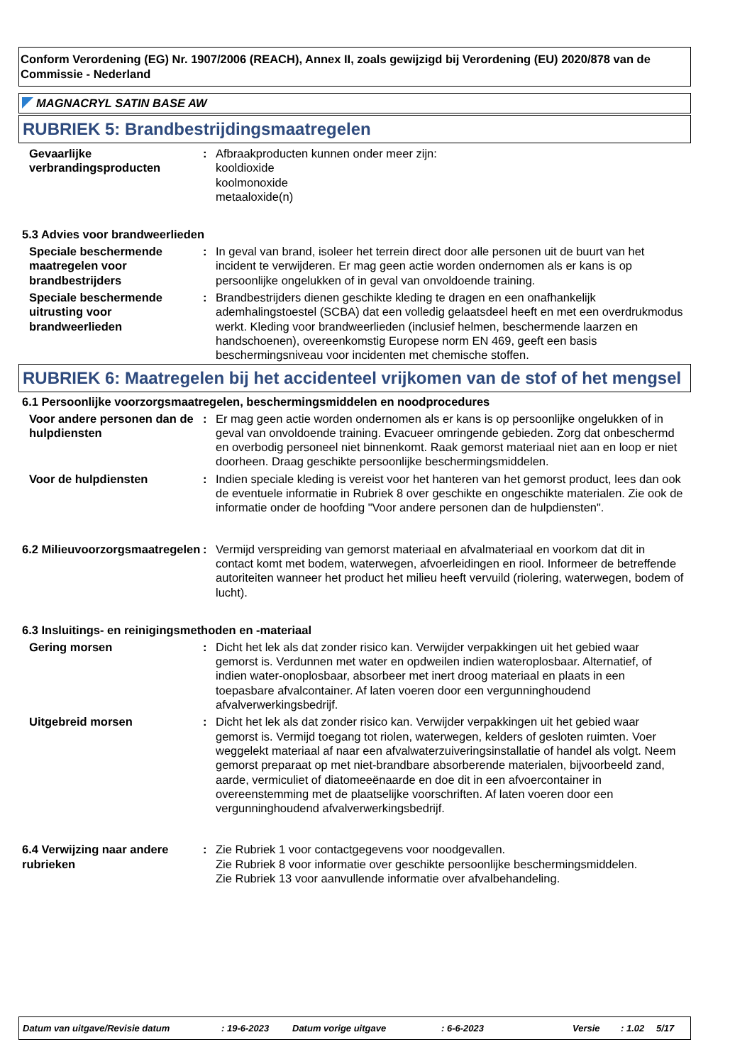Conform Verordening (EG) Nr. 1907/2006 (REACH), Annex II, zoals gewijzigd bij Verordening (EU) 2020/878 van de Commissie - Nederland
MAGNACRYL SATIN BASE AW
RUBRIEK 5: Brandbestrijdingsmaatregelen
Gevaarlijke verbrandingsproducten
: Afbraakproducten kunnen onder meer zijn:
kooldioxide
koolmonoxide
metaaloxide(n)
5.3 Advies voor brandweerlieden
Speciale beschermende maatregelen voor brandbestrijders
: In geval van brand, isoleer het terrein direct door alle personen uit de buurt van het incident te verwijderen. Er mag geen actie worden ondernomen als er kans is op persoonlijke ongelukken of in geval van onvoldoende training.
Speciale beschermende uitrusting voor brandweerlieden
: Brandbestrijders dienen geschikte kleding te dragen en een onafhankelijk ademhalingstoestel (SCBA) dat een volledig gelaatsdeel heeft en met een overdrukmodus werkt. Kleding voor brandweerlieden (inclusief helmen, beschermende laarzen en handschoenen), overeenkomstig Europese norm EN 469, geeft een basis beschermingsniveau voor incidenten met chemische stoffen.
RUBRIEK 6: Maatregelen bij het accidenteel vrijkomen van de stof of het mengsel
6.1 Persoonlijke voorzorgsmaatregelen, beschermingsmiddelen en noodprocedures
Voor andere personen dan de hulpdiensten
: Er mag geen actie worden ondernomen als er kans is op persoonlijke ongelukken of in geval van onvoldoende training. Evacueer omringende gebieden. Zorg dat onbeschermd en overbodig personeel niet binnenkomt. Raak gemorst materiaal niet aan en loop er niet doorheen. Draag geschikte persoonlijke beschermingsmiddelen.
Voor de hulpdiensten : Indien speciale kleding is vereist voor het hanteren van het gemorst product, lees dan ook de eventuele informatie in Rubriek 8 over geschikte en ongeschikte materialen. Zie ook de informatie onder de hoofding "Voor andere personen dan de hulpdiensten".
6.2 Milieuvoorzorgsmaatregelen
: Vermijd verspreiding van gemorst materiaal en afvalmateriaal en voorkom dat dit in contact komt met bodem, waterwegen, afvoerleidingen en riool. Informeer de betreffende autoriteiten wanneer het product het milieu heeft vervuild (riolering, waterwegen, bodem of lucht).
6.3 Insluitings- en reinigingsmethoden en -materiaal
Gering morsen : Dicht het lek als dat zonder risico kan. Verwijder verpakkingen uit het gebied waar gemorst is. Verdunnen met water en opdweilen indien wateroplosbaar. Alternatief, of indien water-onoplosbaar, absorbeer met inert droog materiaal en plaats in een toepasbare afvalcontainer. Af laten voeren door een vergunninghoudend afvalverwerkingsbedrijf.
Uitgebreid morsen : Dicht het lek als dat zonder risico kan. Verwijder verpakkingen uit het gebied waar gemorst is. Vermijd toegang tot riolen, waterwegen, kelders of gesloten ruimten. Voer weggelekt materiaal af naar een afvalwaterzuiveringsinstallatie of handel als volgt. Neem gemorst preparaat op met niet-brandbare absorberende materialen, bijvoorbeeld zand, aarde, vermiculiet of diatomeeënaarde en doe dit in een afvoercontainer in overeenstemming met de plaatselijke voorschriften. Af laten voeren door een vergunninghoudend afvalverwerkingsbedrijf.
6.4 Verwijzing naar andere rubrieken
: Zie Rubriek 1 voor contactgegevens voor noodgevallen.
Zie Rubriek 8 voor informatie over geschikte persoonlijke beschermingsmiddelen.
Zie Rubriek 13 voor aanvullende informatie over afvalbehandeling.
Datum van uitgave/Revisie datum: 19-6-2023 Datum vorige uitgave: 6-6-2023 Versie: 1.02 5/17